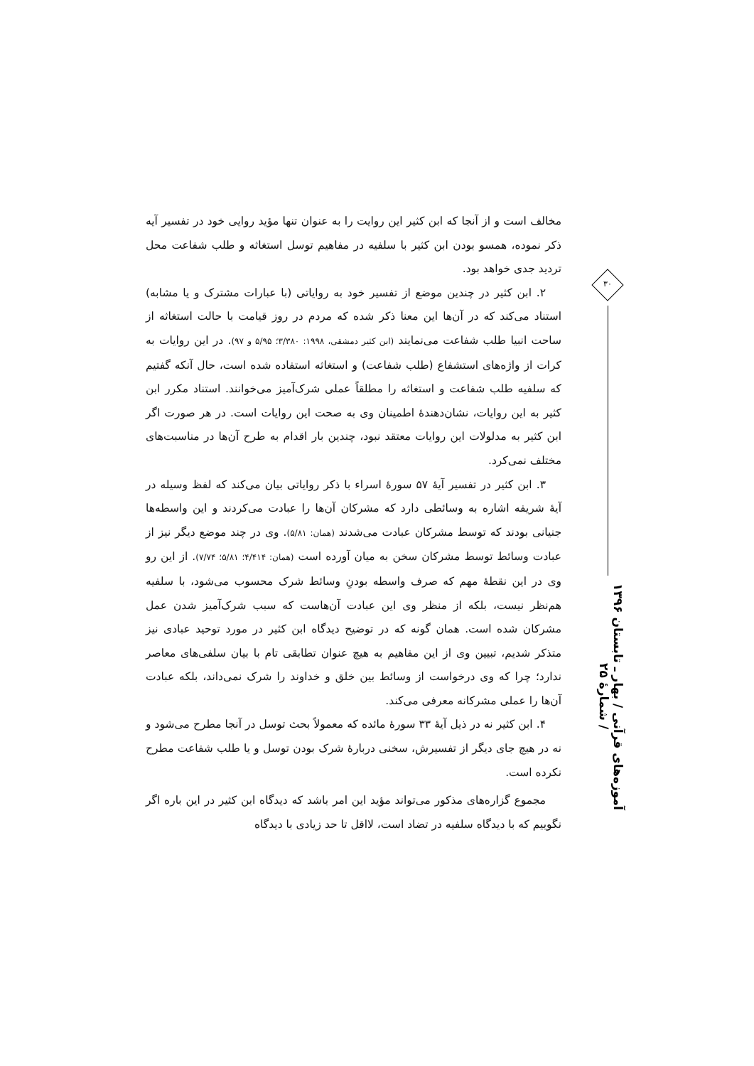۳۰
آموزه‌های قرآنی / بهار ـ تابستان ۱۳۹۶ / شمارهٔ ۲۵
مخالف است و از آنجا که ابن کثیر این روایت را به عنوان تنها مؤید روایی خود در تفسیر آیه ذکر نموده، همسو بودن ابن کثیر با سلفیه در مفاهیم توسل استغاثه و طلب شفاعت محل تردید جدی خواهد بود.
۲. ابن کثیر در چندین موضع از تفسیر خود به روایاتی (با عبارات مشترک و یا مشابه) استناد می‌کند که در آن‌ها این معنا ذکر شده که مردم در روز قیامت با حالت استغاثه از ساحت انبیا طلب شفاعت می‌نمایند (ابن کثیر دمشقی، ۱۹۹۸: ۳/۳۸۰؛ ۵/۹۵ و ۹۷). در این روایات به کرات از واژه‌های استشفاع (طلب شفاعت) و استغاثه استفاده شده است، حال آنکه گفتیم که سلفیه طلب شفاعت و استغاثه را مطلقاً عملی شرک‌آمیز می‌خوانند. استناد مکرر ابن کثیر به این روایات، نشان‌دهندهٔ اطمینان وی به صحت این روایات است. در هر صورت اگر ابن کثیر به مدلولات این روایات معتقد نبود، چندین بار اقدام به طرح آن‌ها در مناسبت‌های مختلف نمی‌کرد.
۳. ابن کثیر در تفسیر آیهٔ ۵۷ سورهٔ اسراء با ذکر روایاتی بیان می‌کند که لفظ وسیله در آیهٔ شریفه اشاره به وسائطی دارد که مشرکان آن‌ها را عبادت می‌کردند و این واسطه‌ها جنیانی بودند که توسط مشرکان عبادت می‌شدند (همان: ۵/۸۱). وی در چند موضع دیگر نیز از عبادت وسائط توسط مشرکان سخن به میان آورده است (همان: ۴/۴۱۴؛ ۵/۸۱؛ ۷/۷۴). از این رو وی در این نقطهٔ مهم که صرف واسطه بودنِ وسائط شرک محسوب می‌شود، با سلفیه هم‌نظر نیست، بلکه از منظر وی این عبادت آن‌هاست که سبب شرک‌آمیز شدن عمل مشرکان شده است. همان گونه که در توضیح دیدگاه ابن کثیر در مورد توحید عبادی نیز متذکر شدیم، تبیین وی از این مفاهیم به هیچ عنوان تطابقی تام با بیان سلفی‌های معاصر ندارد؛ چرا که وی درخواست از وسائط بین خلق و خداوند را شرک نمی‌داند، بلکه عبادت آن‌ها را عملی مشرکانه معرفی می‌کند.
۴. ابن کثیر نه در ذیل آیهٔ ۳۳ سورهٔ مائده که معمولاً بحث توسل در آنجا مطرح می‌شود و نه در هیچ جای دیگر از تفسیرش، سخنی دربارهٔ شرک بودن توسل و یا طلب شفاعت مطرح نکرده است.
مجموع گزاره‌های مذکور می‌تواند مؤید این امر باشد که دیدگاه ابن کثیر در این باره اگر نگوییم که با دیدگاه سلفیه در تضاد است، لااقل تا حد زیادی با دیدگاه